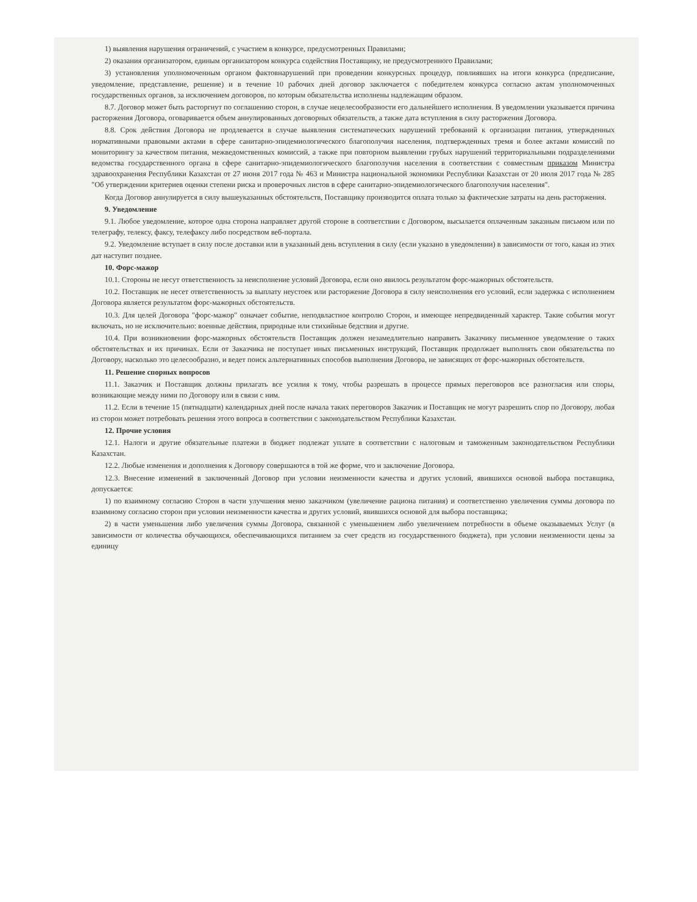1) выявления нарушения ограничений, с участием в конкурсе, предусмотренных Правилами;
2) оказания организатором, единым организатором конкурса содействия Поставщику, не предусмотренного Правилами;
3) установления уполномоченным органом фактовнарушений при проведении конкурсных процедур, повлиявших на итоги конкурса (предписание, уведомление, представление, решение) и в течение 10 рабочих дней договор заключается с победителем конкурса согласно актам уполномоченных государственных органов, за исключением договоров, по которым обязательства исполнены надлежащим образом.
8.7. Договор может быть расторгнут по соглашению сторон, в случае нецелесообразности его дальнейшего исполнения. В уведомлении указывается причина расторжения Договора, оговаривается объем аннулированных договорных обязательств, а также дата вступления в силу расторжения Договора.
8.8. Срок действия Договора не продлевается в случае выявления систематических нарушений требований к организации питания, утвержденных нормативными правовыми актами в сфере санитарно-эпидемиологического благополучия населения, подтвержденных тремя и более актами комиссий по мониторингу за качеством питания, межведомственных комиссий, а также при повторном выявлении грубых нарушений территориальными подразделениями ведомства государственного органа в сфере санитарно-эпидемиологического благополучия населения в соответствии с совместным приказом Министра здравоохранения Республики Казахстан от 27 июня 2017 года № 463 и Министра национальной экономики Республики Казахстан от 20 июля 2017 года № 285 "Об утверждении критериев оценки степени риска и проверочных листов в сфере санитарно-эпидемиологического благополучия населения".
Когда Договор аннулируется в силу вышеуказанных обстоятельств, Поставщику производится оплата только за фактические затраты на день расторжения.
9. Уведомление
9.1. Любое уведомление, которое одна сторона направляет другой стороне в соответствии с Договором, высылается оплаченным заказным письмом или по телеграфу, телексу, факсу, телефаксу либо посредством веб-портала.
9.2. Уведомление вступает в силу после доставки или в указанный день вступления в силу (если указано в уведомлении) в зависимости от того, какая из этих дат наступит позднее.
10. Форс-мажор
10.1. Стороны не несут ответственность за неисполнение условий Договора, если оно явилось результатом форс-мажорных обстоятельств.
10.2. Поставщик не несет ответственность за выплату неустоек или расторжение Договора в силу неисполнения его условий, если задержка с исполнением Договора является результатом форс-мажорных обстоятельств.
10.3. Для целей Договора "форс-мажор" означает событие, неподвластное контролю Сторон, и имеющее непредвиденный характер. Такие события могут включать, но не исключительно: военные действия, природные или стихийные бедствия и другие.
10.4. При возникновении форс-мажорных обстоятельств Поставщик должен незамедлительно направить Заказчику письменное уведомление о таких обстоятельствах и их причинах. Если от Заказчика не поступает иных письменных инструкций, Поставщик продолжает выполнять свои обязательства по Договору, насколько это целесообразно, и ведет поиск альтернативных способов выполнения Договора, не зависящих от форс-мажорных обстоятельств.
11. Решение спорных вопросов
11.1. Заказчик и Поставщик должны прилагать все усилия к тому, чтобы разрешать в процессе прямых переговоров все разногласия или споры, возникающие между ними по Договору или в связи с ним.
11.2. Если в течение 15 (пятнадцати) календарных дней после начала таких переговоров Заказчик и Поставщик не могут разрешить спор по Договору, любая из сторон может потребовать решения этого вопроса в соответствии с законодательством Республики Казахстан.
12. Прочие условия
12.1. Налоги и другие обязательные платежи в бюджет подлежат уплате в соответствии с налоговым и таможенным законодательством Республики Казахстан.
12.2. Любые изменения и дополнения к Договору совершаются в той же форме, что и заключение Договора.
12.3. Внесение изменений в заключенный Договор при условии неизменности качества и других условий, явившихся основой выбора поставщика, допускается:
1) по взаимному согласию Сторон в части улучшения меню заказчиком (увеличение рациона питания) и соответственно увеличения суммы договора по взаимному согласию сторон при условии неизменности качества и других условий, явившихся основой для выбора поставщика;
2) в части уменьшения либо увеличения суммы Договора, связанной с уменьшением либо увеличением потребности в объеме оказываемых Услуг (в зависимости от количества обучающихся, обеспечивающихся питанием за счет средств из государственного бюджета), при условии неизменности цены за единицу